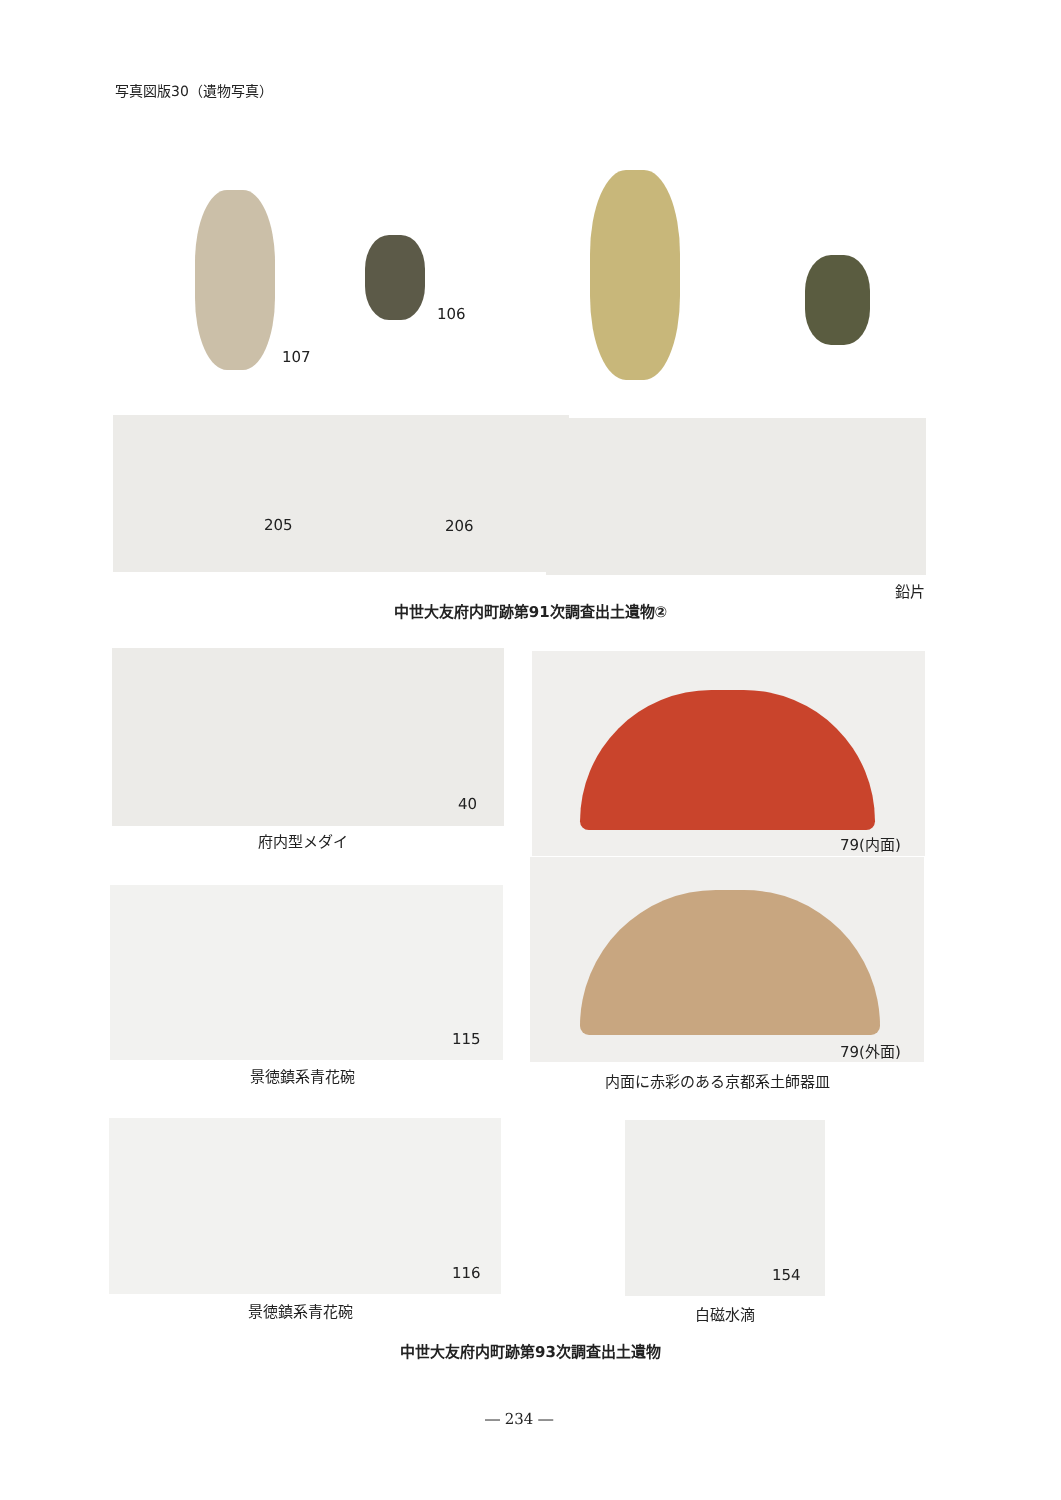写真図版30（遺物写真）
107
106
205 206
鉛片
中世大友府内町跡第91次調査出土遺物②
40
府内型メダイ 79(内面)
79(外面)
内面に赤彩のある京都系土師器皿
115
景徳鎮系青花碗
116
景徳鎮系青花碗
154
白磁水滴
中世大友府内町跡第93次調査出土遺物
― 234 ―